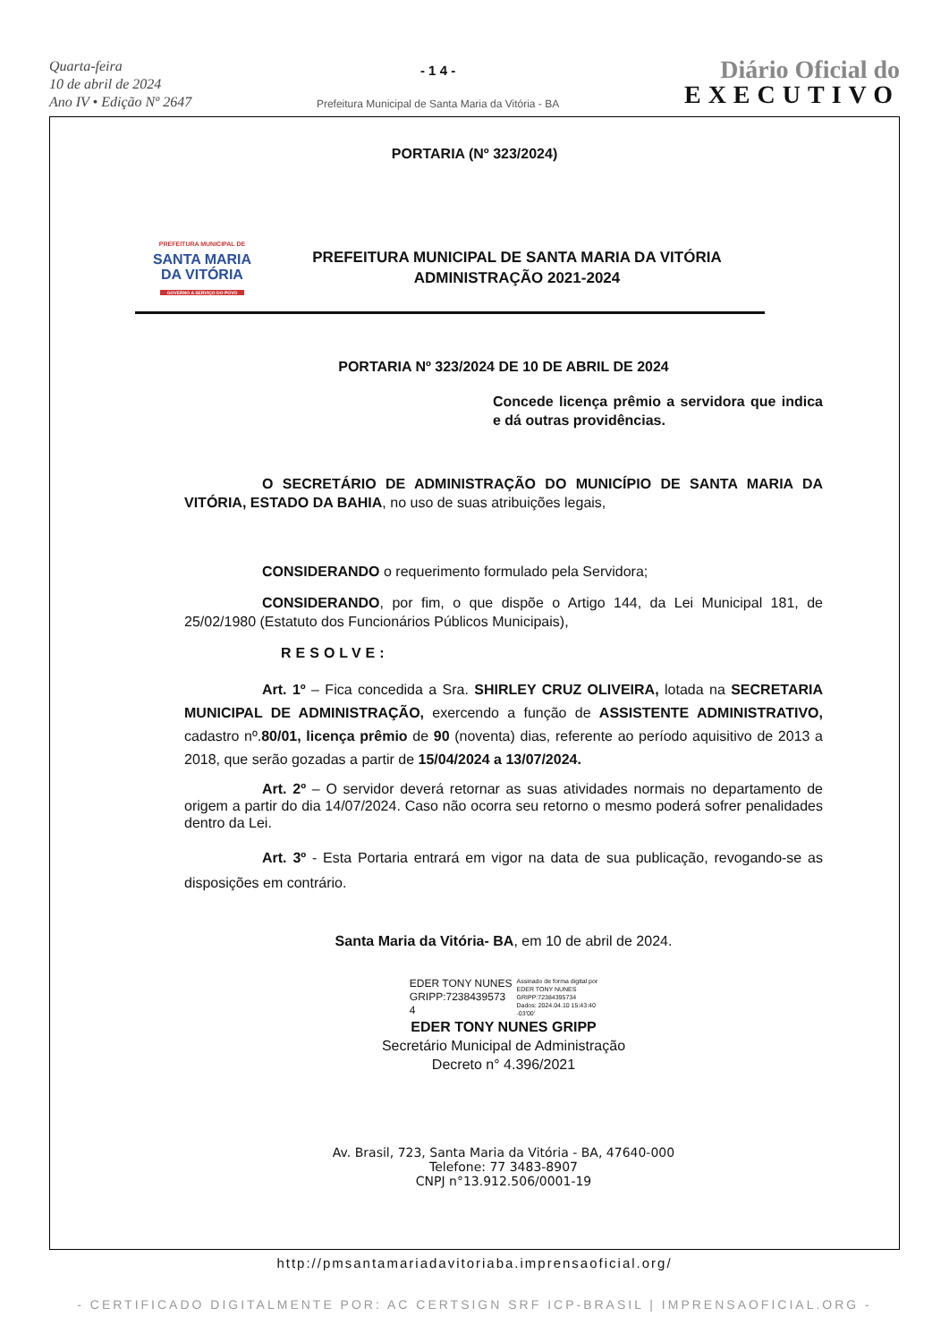Quarta-feira
10 de abril de 2024
Ano IV • Edição Nº 2647
- 1 4 -
Prefeitura Municipal de Santa Maria da Vitória - BA
Diário Oficial do
EXECUTIVO
PORTARIA (Nº 323/2024)
PREFEITURA MUNICIPAL DE
SANTA MARIA
DA VITÓRIA
GOVERNO A SERVIÇO DO POVO
PREFEITURA MUNICIPAL DE SANTA MARIA DA VITÓRIA
ADMINISTRAÇÃO 2021-2024
PORTARIA Nº 323/2024 DE 10 DE ABRIL DE 2024
Concede licença prêmio a servidora que indica e dá outras providências.
O SECRETÁRIO DE ADMINISTRAÇÃO DO MUNICÍPIO DE SANTA MARIA DA VITÓRIA, ESTADO DA BAHIA, no uso de suas atribuições legais,
CONSIDERANDO o requerimento formulado pela Servidora;
CONSIDERANDO, por fim, o que dispõe o Artigo 144, da Lei Municipal 181, de 25/02/1980 (Estatuto dos Funcionários Públicos Municipais),
RESOLVE:
Art. 1º – Fica concedida a Sra. SHIRLEY CRUZ OLIVEIRA, lotada na SECRETARIA MUNICIPAL DE ADMINISTRAÇÃO, exercendo a função de ASSISTENTE ADMINISTRATIVO, cadastro nº.80/01, licença prêmio de 90 (noventa) dias, referente ao período aquisitivo de 2013 a 2018, que serão gozadas a partir de 15/04/2024 a 13/07/2024.
Art. 2º – O servidor deverá retornar as suas atividades normais no departamento de origem a partir do dia 14/07/2024. Caso não ocorra seu retorno o mesmo poderá sofrer penalidades dentro da Lei.
Art. 3º - Esta Portaria entrará em vigor na data de sua publicação, revogando-se as disposições em contrário.
Santa Maria da Vitória- BA, em 10 de abril de 2024.
EDER TONY NUNES
GRIPP:7238439573
4
Assinado de forma digital por
EDER TONY NUNES
GRIPP:72384395734
Dados: 2024.04.10 15:43:40
-03'00'
EDER TONY NUNES GRIPP
Secretário Municipal de Administração
Decreto n° 4.396/2021
Av. Brasil, 723, Santa Maria da Vitória - BA, 47640-000
Telefone: 77 3483-8907
CNPJ n°13.912.506/0001-19
http://pmsantamariadavitoriaba.imprensaoficial.org/
- CERTIFICADO DIGITALMENTE POR: AC CERTSIGN SRF ICP-BRASIL | IMPRENSAOFICIAL.ORG -